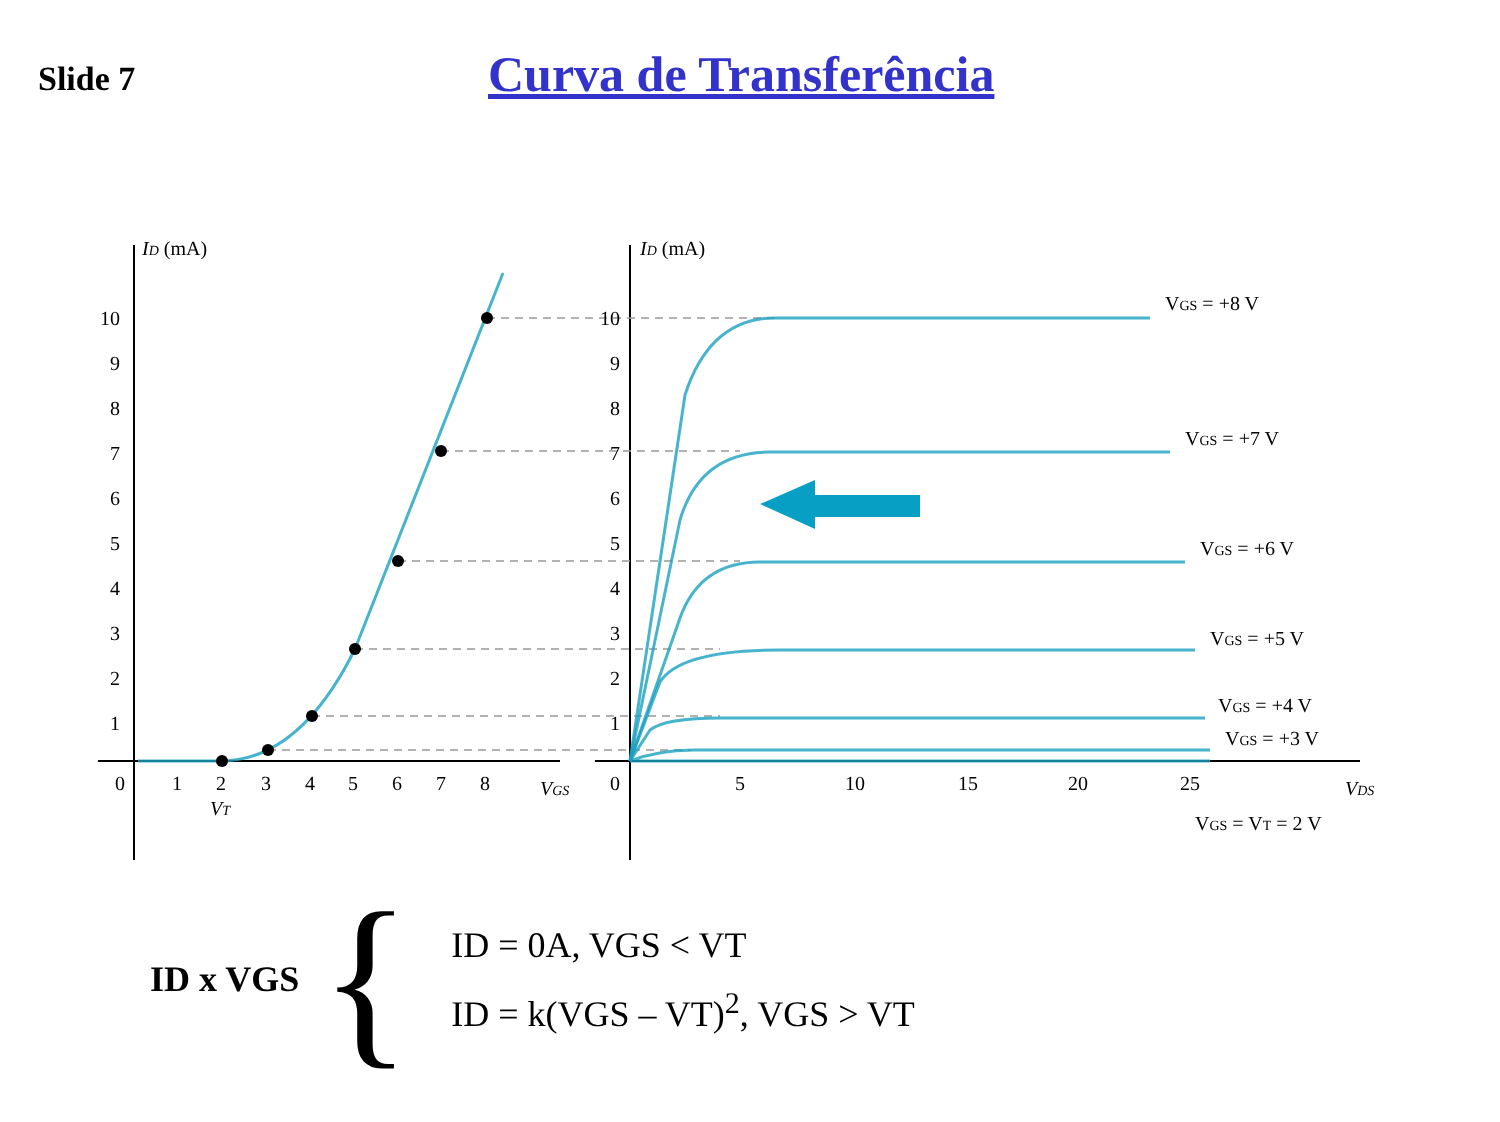Slide 7
Curva de Transferência
ID (mA)
ID (mA)
10
9
8
7
6
5
4
3
2
1
10
9
8
7
6
5
4
3
2
1
0
1
2
3
4
5
6
7
8
VGS
VT
0
5
10
15
20
25
VDS
VGS = +8 V
VGS = +7 V
VGS = +6 V
VGS = +5 V
VGS = +4 V
VGS = +3 V
VGS = VT = 2 V
ID x VGS
{
ID = 0A, VGS < VT
ID = k(VGS – VT)<sup>2</sup>, VGS > VT